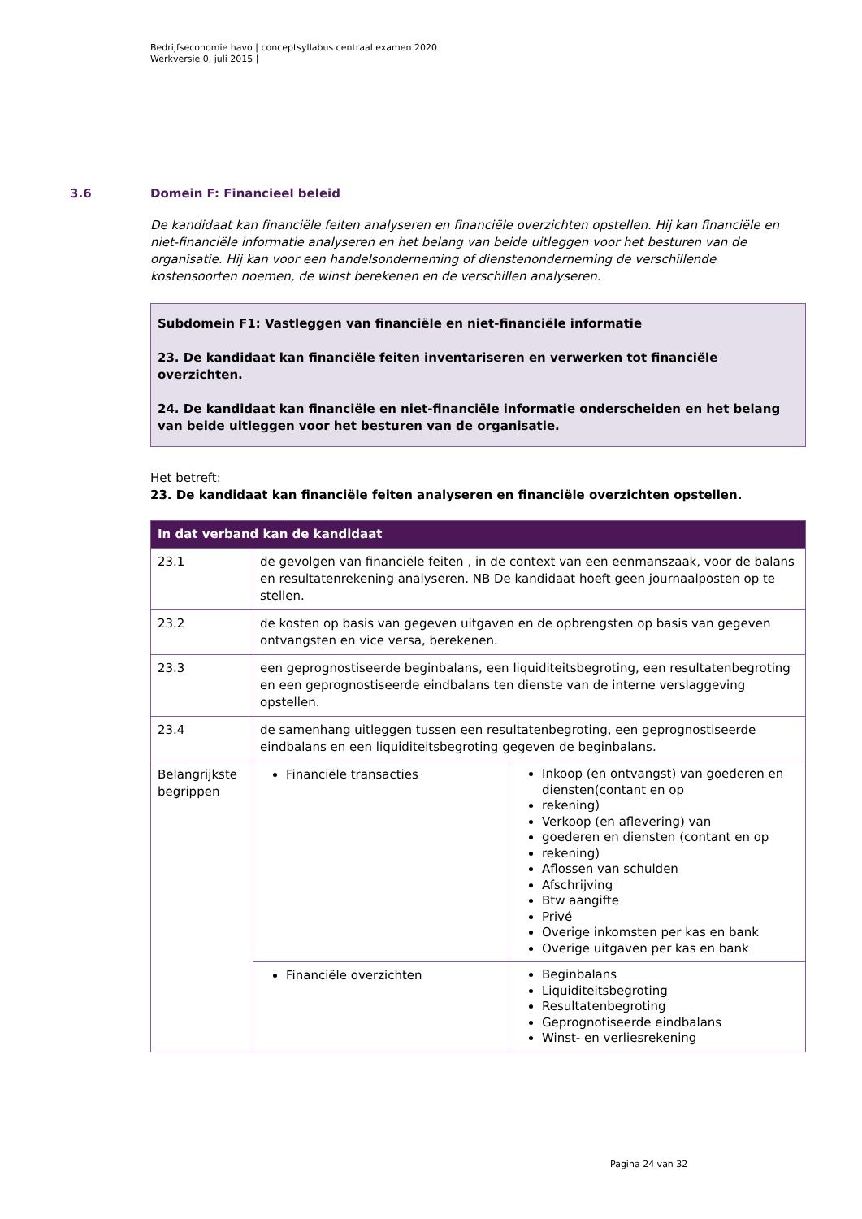Bedrijfseconomie havo | conceptsyllabus centraal examen 2020
Werkversie 0, juli 2015 |
3.6 Domein F: Financieel beleid
De kandidaat kan financiële feiten analyseren en financiële overzichten opstellen. Hij kan financiële en niet-financiële informatie analyseren en het belang van beide uitleggen voor het besturen van de organisatie. Hij kan voor een handelsonderneming of dienstenonderneming de verschillende kostensoorten noemen, de winst berekenen en de verschillen analyseren.
Subdomein F1: Vastleggen van financiële en niet-financiële informatie
23. De kandidaat kan financiële feiten inventariseren en verwerken tot financiële overzichten.
24. De kandidaat kan financiële en niet-financiële informatie onderscheiden en het belang van beide uitleggen voor het besturen van de organisatie.
Het betreft:
23. De kandidaat kan financiële feiten analyseren en financiële overzichten opstellen.
| In dat verband kan de kandidaat | | |
| --- | --- | --- |
| 23.1 | de gevolgen van financiële feiten , in de context van een eenmanszaak, voor de balans en resultatenrekening analyseren. NB De kandidaat hoeft geen journaalposten op te stellen. | |
| 23.2 | de kosten op basis van gegeven uitgaven en de opbrengsten op basis van gegeven ontvangsten en vice versa, berekenen. | |
| 23.3 | een geprognostiseerde beginbalans, een liquiditeitsbegroting, een resultatenbegroting en een geprognostiseerde eindbalans ten dienste van de interne verslaggeving opstellen. | |
| 23.4 | de samenhang uitleggen tussen een resultatenbegroting, een geprognostiseerde eindbalans en een liquiditeitsbegroting gegeven de beginbalans. | |
| Belangrijkste begrippen | Financiële transacties | Inkoop (en ontvangst) van goederen en diensten(contant en op rekening) Verkoop (en aflevering) van goederen en diensten (contant en op rekening) Aflossen van schulden Afschrijving Btw aangifte Privé Overige inkomsten per kas en bank Overige uitgaven per kas en bank |
| | Financiële overzichten | Beginbalans Liquiditeitsbegroting Resultatenbegroting Geprognotiseerde eindbalans Winst- en verliesrekening |
Pagina 24 van 32